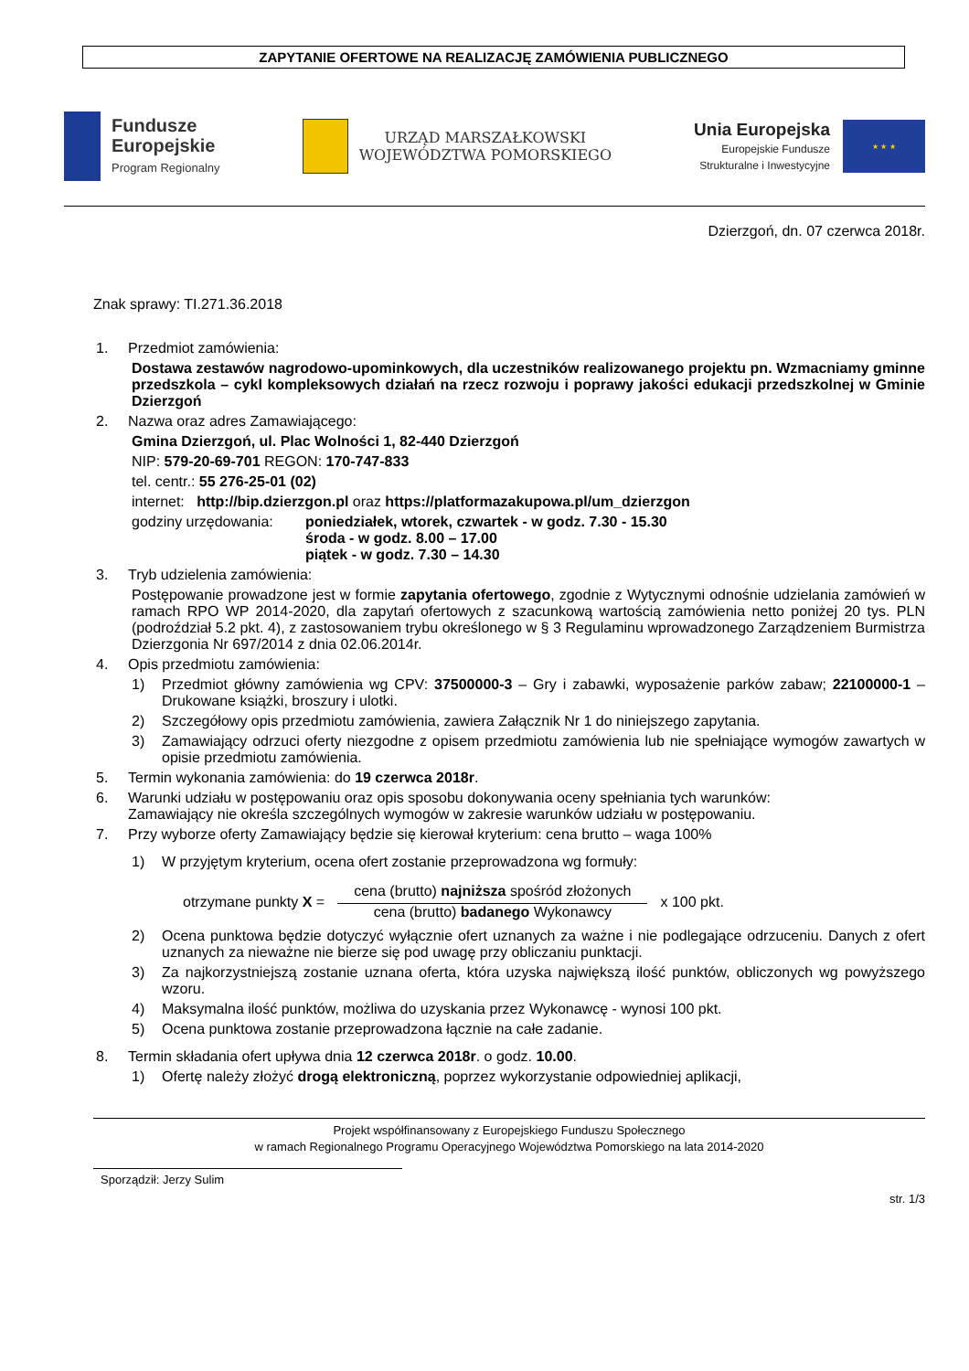ZAPYTANIE OFERTOWE NA REALIZACJĘ ZAMÓWIENIA PUBLICZNEGO
Fundusze
Europejskie
Program Regionalny
URZĄD MARSZAŁKOWSKI
WOJEWÓDZTWA POMORSKIEGO
Unia Europejska
Europejskie Fundusze
Strukturalne i Inwestycyjne
★ ★ ★
Dzierzgoń, dn. 07 czerwca 2018r.
Znak sprawy: TI.271.36.2018
1. Przedmiot zamówienia:
Dostawa zestawów nagrodowo-upominkowych, dla uczestników realizowanego projektu pn. Wzmacniamy gminne przedszkola – cykl kompleksowych działań na rzecz rozwoju i poprawy jakości edukacji przedszkolnej w Gminie Dzierzgoń
2. Nazwa oraz adres Zamawiającego:
Gmina Dzierzgoń, ul. Plac Wolności 1, 82-440 Dzierzgoń
NIP: 579-20-69-701 REGON: 170-747-833
tel. centr.: 55 276-25-01 (02)
internet: http://bip.dzierzgon.pl oraz https://platformazakupowa.pl/um_dzierzgon
godziny urzędowania: poniedziałek, wtorek, czwartek - w godz. 7.30 - 15.30
środa - w godz. 8.00 – 17.00
piątek - w godz. 7.30 – 14.30
3. Tryb udzielenia zamówienia:
Postępowanie prowadzone jest w formie zapytania ofertowego, zgodnie z Wytycznymi odnośnie udzielania zamówień w ramach RPO WP 2014-2020, dla zapytań ofertowych z szacunkową wartością zamówienia netto poniżej 20 tys. PLN (podroździał 5.2 pkt. 4), z zastosowaniem trybu określonego w § 3 Regulaminu wprowadzonego Zarządzeniem Burmistrza Dzierzgonia Nr 697/2014 z dnia 02.06.2014r.
4. Opis przedmiotu zamówienia:
1) Przedmiot główny zamówienia wg CPV: 37500000-3 – Gry i zabawki, wyposażenie parków zabaw; 22100000-1 – Drukowane książki, broszury i ulotki.
2) Szczegółowy opis przedmiotu zamówienia, zawiera Załącznik Nr 1 do niniejszego zapytania.
3) Zamawiający odrzuci oferty niezgodne z opisem przedmiotu zamówienia lub nie spełniające wymogów zawartych w opisie przedmiotu zamówienia.
5. Termin wykonania zamówienia: do 19 czerwca 2018r.
6. Warunki udziału w postępowaniu oraz opis sposobu dokonywania oceny spełniania tych warunków:
Zamawiający nie określa szczególnych wymogów w zakresie warunków udziału w postępowaniu.
7. Przy wyborze oferty Zamawiający będzie się kierował kryterium: cena brutto – waga 100%
1) W przyjętym kryterium, ocena ofert zostanie przeprowadzona wg formuły:
otrzymane punkty X =
cena (brutto) najniższa spośród złożonych
cena (brutto) badanego Wykonawcy
x 100 pkt.
2) Ocena punktowa będzie dotyczyć wyłącznie ofert uznanych za ważne i nie podlegające odrzuceniu. Danych z ofert uznanych za nieważne nie bierze się pod uwagę przy obliczaniu punktacji.
3) Za najkorzystniejszą zostanie uznana oferta, która uzyska największą ilość punktów, obliczonych wg powyższego wzoru.
4) Maksymalna ilość punktów, możliwa do uzyskania przez Wykonawcę - wynosi 100 pkt.
5) Ocena punktowa zostanie przeprowadzona łącznie na całe zadanie.
8. Termin składania ofert upływa dnia 12 czerwca 2018r. o godz. 10.00.
1) Ofertę należy złożyć drogą elektroniczną, poprzez wykorzystanie odpowiedniej aplikacji,
Projekt współfinansowany z Europejskiego Funduszu Społecznego
w ramach Regionalnego Programu Operacyjnego Województwa Pomorskiego na lata 2014-2020
Sporządził: Jerzy Sulim
str. 1/3